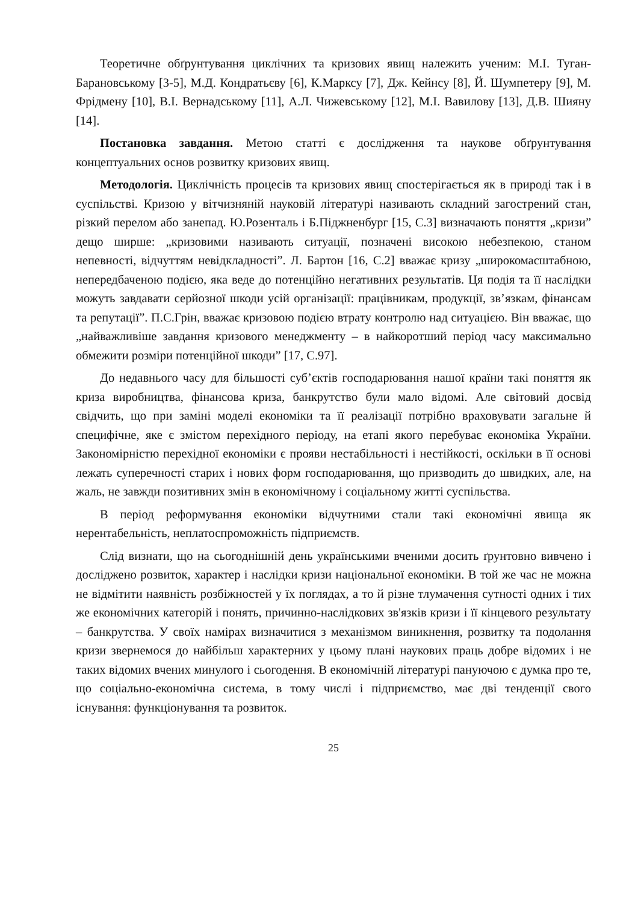Теоретичне обґрунтування циклічних та кризових явищ належить ученим: М.І. Туган-Барановському [3-5], М.Д. Кондратьєву [6], К.Марксу [7], Дж. Кейнсу [8], Й. Шумпетеру [9], М. Фрідмену [10], В.І. Вернадському [11], А.Л. Чижевському [12], М.І. Вавилову [13], Д.В. Шияну [14].
Постановка завдання. Метою статті є дослідження та наукове обґрунтування концептуальних основ розвитку кризових явищ.
Методологія. Циклічність процесів та кризових явищ спостерігається як в природі так і в суспільстві. Кризою у вітчизняній науковій літературі називають складний загострений стан, різкий перелом або занепад. Ю.Розенталь і Б.Піджненбург [15, С.3] визначають поняття „кризи” дещо ширше: „кризовими називають ситуації, позначені високою небезпекою, станом непевності, відчуттям невідкладності”. Л. Бартон [16, С.2] вважає кризу „широкомасштабною, непередбаченою подією, яка веде до потенційно негативних результатів. Ця подія та її наслідки можуть завдавати серйозної шкоди усій організації: працівникам, продукції, зв’язкам, фінансам та репутації”. П.С.Грін, вважає кризовою подією втрату контролю над ситуацією. Він вважає, що „найважливіше завдання кризового менеджменту – в найкоротший період часу максимально обмежити розміри потенційної шкоди” [17, С.97].
До недавнього часу для більшості суб’єктів господарювання нашої країни такі поняття як криза виробництва, фінансова криза, банкрутство були мало відомі. Але світовий досвід свідчить, що при заміні моделі економіки та її реалізації потрібно враховувати загальне й специфічне, яке є змістом перехідного періоду, на етапі якого перебуває економіка України. Закономірністю перехідної економіки є прояви нестабільності і нестійкості, оскільки в її основі лежать суперечності старих і нових форм господарювання, що призводить до швидких, але, на жаль, не завжди позитивних змін в економічному і соціальному житті суспільства.
В період реформування економіки відчутними стали такі економічні явища як нерентабельність, неплатоспроможність підприємств.
Слід визнати, що на сьогоднішній день українськими вченими досить ґрунтовно вивчено і досліджено розвиток, характер і наслідки кризи національної економіки. В той же час не можна не відмітити наявність розбіжностей у їх поглядах, а то й різне тлумачення сутності одних і тих же економічних категорій і понять, причинно-наслідкових зв'язків кризи і її кінцевого результату – банкрутства. У своїх намірах визначитися з механізмом виникнення, розвитку та подолання кризи звернемося до найбільш характерних у цьому плані наукових праць добре відомих і не таких відомих вчених минулого і сьогодення. В економічній літературі пануючою є думка про те, що соціально-економічна система, в тому числі і підприємство, має дві тенденції свого існування: функціонування та розвиток.
25